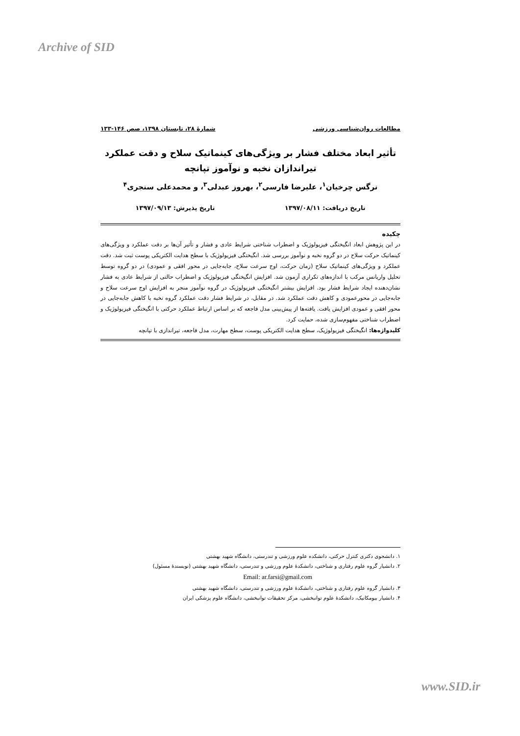Archive of SID
مطالعات روان‌شناسی ورزشی شمارهٔ ۲۸، تابستان ۱۳۹۸، صص ۱۴۶-۱۳۳
تأثیر ابعاد مختلف فشار بر ویژگی‌های کینماتیک سلاح و دقت عملکرد
تیراندازان نخبه و نوآموز تپانچه
نرگس چرخیان<sup>۱</sup>، علیرضا فارسی<sup>۲</sup>، بهروز عبدلی<sup>۳</sup>، و محمدعلی سنجری<sup>۴</sup>
تاریخ دریافت: ۱۳۹۷/۰۸/۱۱ تاریخ پذیرش: ۱۳۹۷/۰۹/۱۳
چکیده
در این پژوهش ابعاد انگیختگی فیزیولوژیک و اضطراب شناختی شرایط عادی و فشار و تأثیر آن‌ها بر دقت عملکرد و ویژگی‌های کینماتیک حرکت سلاح در دو گروه نخبه و نوآموز بررسی شد. انگیختگی فیزیولوژیک با سطح هدایت الکتریکی پوست ثبت شد. دقت عملکرد و ویژگی‌های کینماتیک سلاح (زمان حرکت، اوج سرعت سلاح، جابه‌جایی در محور افقی و عمودی) در دو گروه توسط تحلیل واریانس مرکب با اندازه‌های تکراری آزمون شد. افزایش انگیختگی فیزیولوژیک و اضطراب حالتی از شرایط عادی به فشار نشان‌دهنده ایجاد شرایط فشار بود. افزایش بیشتر انگیختگی فیزیولوژیک در گروه نوآموز منجر به افزایش اوج سرعت سلاح و جابه‌جایی در محورعمودی و کاهش دقت عملکرد شد. در مقابل، در شرایط فشار دقت عملکرد گروه نخبه با کاهش جابه‌جایی در محور افقی و عمودی افزایش یافت. یافته‌ها از پیش‌بینی مدل فاجعه که بر اساس ارتباط عملکرد حرکتی با انگیختگی فیزیولوژیک و اضطراب شناختی مفهوم‌سازی شده، حمایت کرد.
کلیدواژه‌ها: انگیختگی فیزیولوژیک، سطح هدایت الکتریکی پوست، سطح مهارت، مدل فاجعه، تیراندازی با تپانچه
۱. دانشجوی دکتری کنترل حرکتی، دانشکده علوم ورزشی و تندرستی، دانشگاه شهید بهشتی
۲. دانشیار گروه علوم رفتاری و شناختی، دانشکدهٔ علوم ورزشی و تندرستی، دانشگاه شهید بهشتی (نویسندهٔ مسئول) Email: ar.farsi@gmail.com
۳. دانشیار گروه علوم رفتاری و شناختی، دانشکدهٔ علوم ورزشی و تندرستی، دانشگاه شهید بهشتی
۴. دانشیار بیومکانیک، دانشکدهٔ علوم توانبخشی، مرکز تحقیقات توانبخشی، دانشگاه علوم پزشکی ایران
www.SID.ir